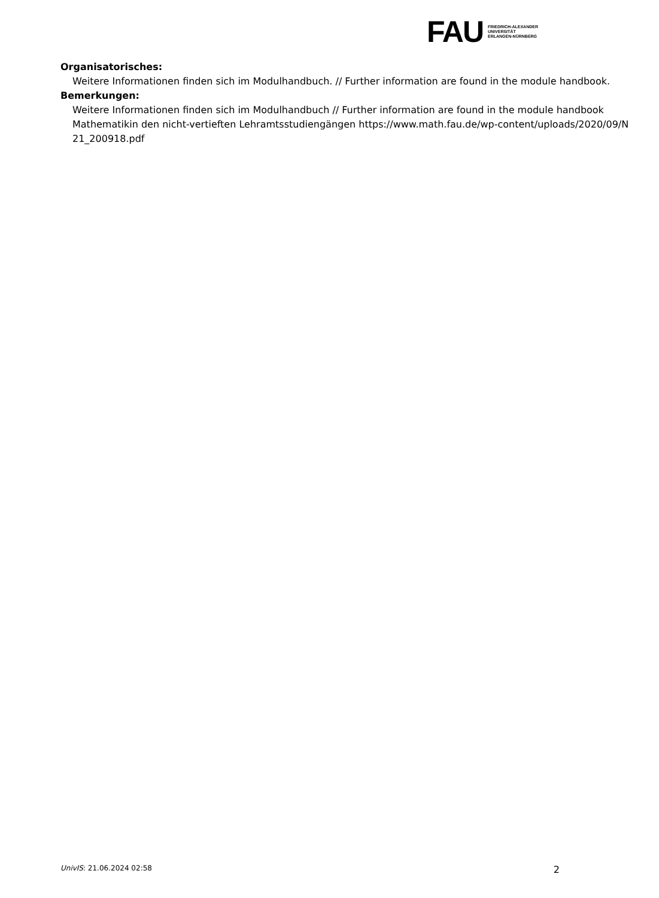FAU
FRIEDRICH-ALEXANDER
UNIVERSITÄT
ERLANGEN-NÜRNBERG
Organisatorisches:
Weitere Informationen finden sich im Modulhandbuch. // Further information are found in the module handbook.
Bemerkungen:
Weitere Informationen finden sich im Modulhandbuch // Further information are found in the module handbook
Mathematikin den nicht-vertieften Lehramtsstudiengängen https://www.math.fau.de/wp-content/uploads/2020/09/N
21_200918.pdf
UnivIS: 21.06.2024 02:58 2